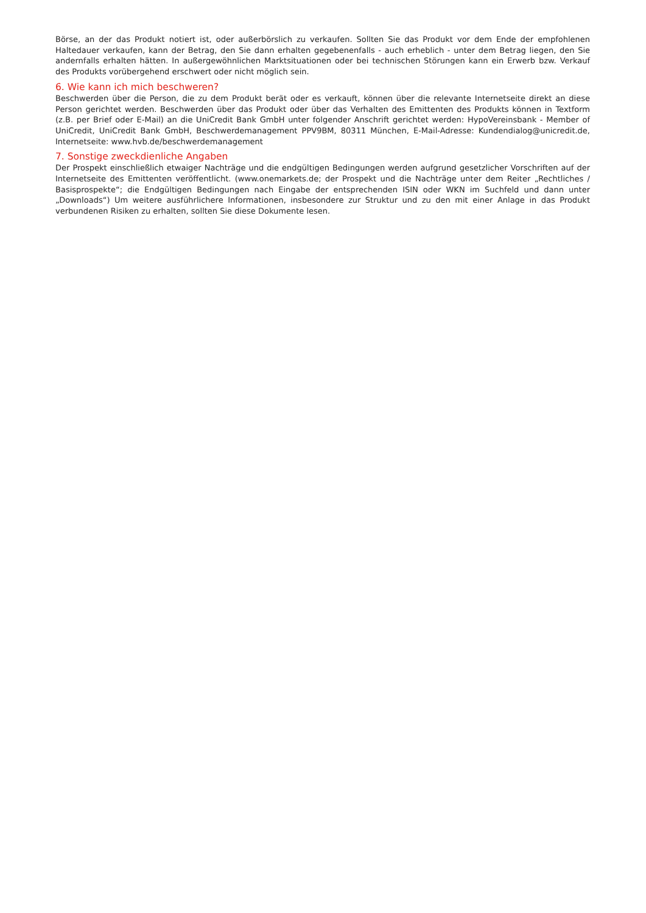Börse, an der das Produkt notiert ist, oder außerbörslich zu verkaufen. Sollten Sie das Produkt vor dem Ende der empfohlenen Haltedauer verkaufen, kann der Betrag, den Sie dann erhalten gegebenenfalls - auch erheblich - unter dem Betrag liegen, den Sie andernfalls erhalten hätten. In außergewöhnlichen Marktsituationen oder bei technischen Störungen kann ein Erwerb bzw. Verkauf des Produkts vorübergehend erschwert oder nicht möglich sein.
6. Wie kann ich mich beschweren?
Beschwerden über die Person, die zu dem Produkt berät oder es verkauft, können über die relevante Internetseite direkt an diese Person gerichtet werden. Beschwerden über das Produkt oder über das Verhalten des Emittenten des Produkts können in Textform (z.B. per Brief oder E-Mail) an die UniCredit Bank GmbH unter folgender Anschrift gerichtet werden: HypoVereinsbank - Member of UniCredit, UniCredit Bank GmbH, Beschwerdemanagement PPV9BM, 80311 München, E-Mail-Adresse: Kundendialog@unicredit.de, Internetseite: www.hvb.de/beschwerdemanagement
7. Sonstige zweckdienliche Angaben
Der Prospekt einschließlich etwaiger Nachträge und die endgültigen Bedingungen werden aufgrund gesetzlicher Vorschriften auf der Internetseite des Emittenten veröffentlicht. (www.onemarkets.de; der Prospekt und die Nachträge unter dem Reiter „Rechtliches / Basisprospekte“; die Endgültigen Bedingungen nach Eingabe der entsprechenden ISIN oder WKN im Suchfeld und dann unter „Downloads“) Um weitere ausführlichere Informationen, insbesondere zur Struktur und zu den mit einer Anlage in das Produkt verbundenen Risiken zu erhalten, sollten Sie diese Dokumente lesen.